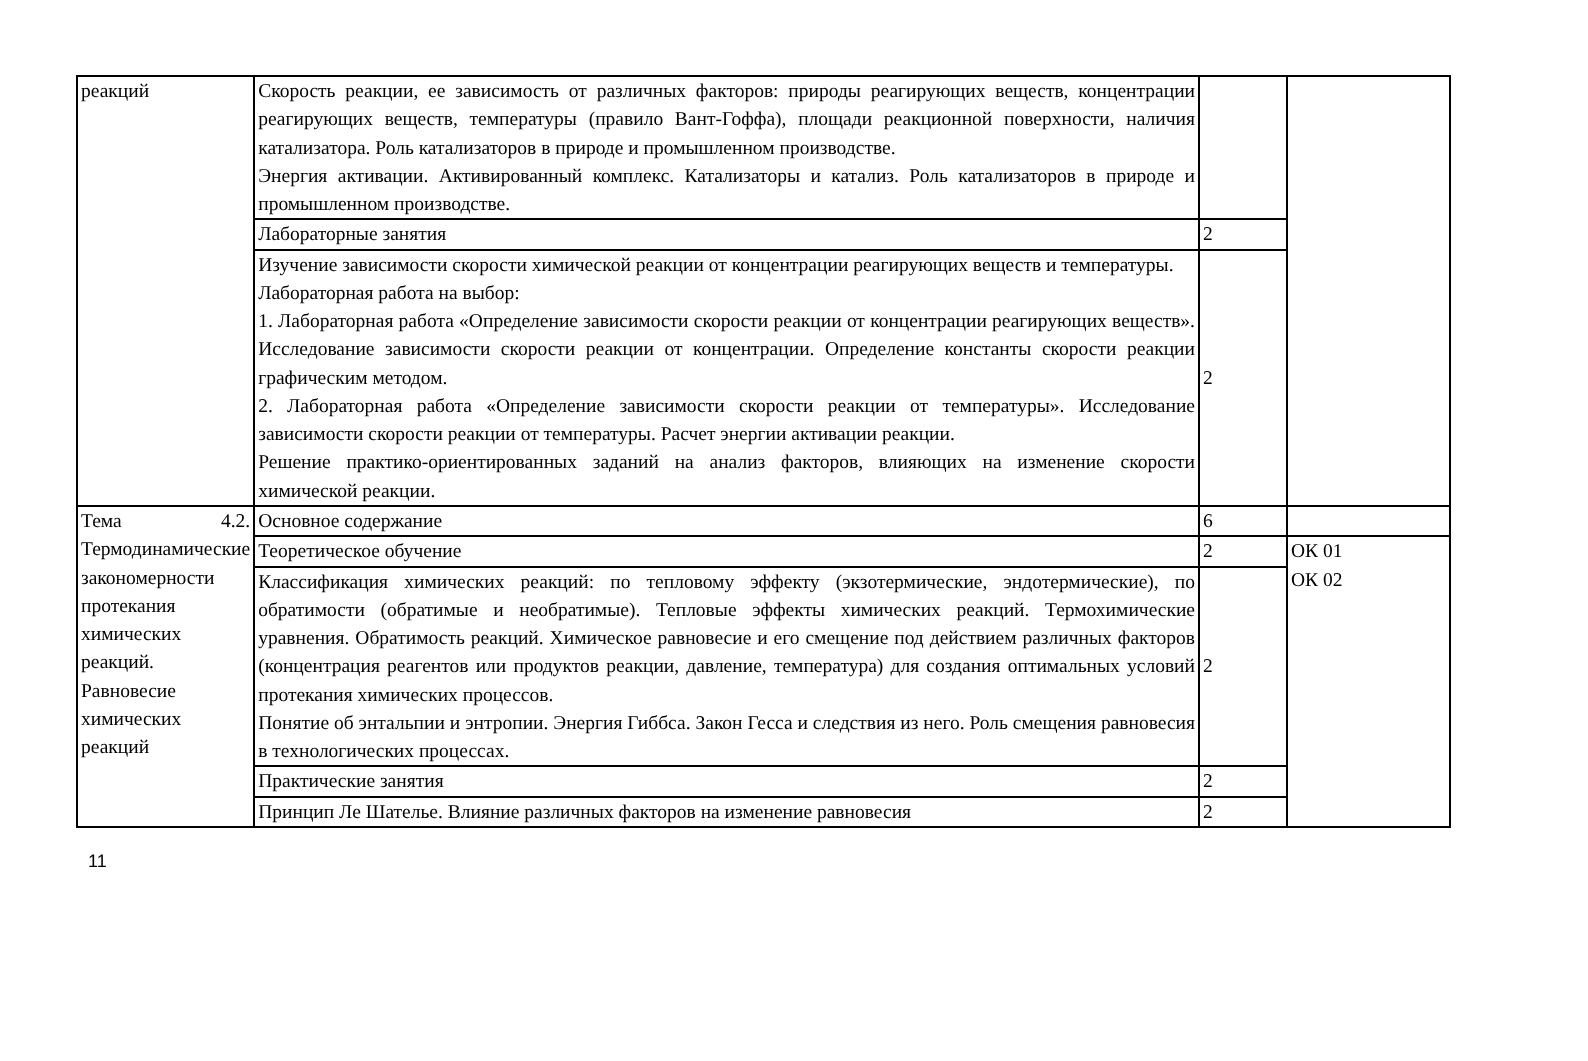| реакций | Скорость реакции, ее зависимость от различных факторов: природы реагирующих веществ, концентрации реагирующих веществ, температуры (правило Вант-Гоффа), площади реакционной поверхности, наличия катализатора. Роль катализаторов в природе и промышленном производстве. Энергия активации. Активированный комплекс. Катализаторы и катализ. Роль катализаторов в природе и промышленном производстве. | | |
| | Лабораторные занятия | 2 | |
| | Изучение зависимости скорости химической реакции от концентрации реагирующих веществ и температуры. Лабораторная работа на выбор: 1. Лабораторная работа «Определение зависимости скорости реакции от концентрации реагирующих веществ». Исследование зависимости скорости реакции от концентрации. Определение константы скорости реакции графическим методом. 2. Лабораторная работа «Определение зависимости скорости реакции от температуры». Исследование зависимости скорости реакции от температуры. Расчет энергии активации реакции. Решение практико-ориентированных заданий на анализ факторов, влияющих на изменение скорости химической реакции. | 2 | |
| Тема 4.2. Термодинамические закономерности протекания химических реакций. Равновесие химических реакций | Основное содержание | 6 | |
| | Теоретическое обучение | 2 | ОК 01 ОК 02 |
| | Классификация химических реакций: по тепловому эффекту (экзотермические, эндотермические), по обратимости (обратимые и необратимые). Тепловые эффекты химических реакций. Термохимические уравнения. Обратимость реакций. Химическое равновесие и его смещение под действием различных факторов (концентрация реагентов или продуктов реакции, давление, температура) для создания оптимальных условий протекания химических процессов. Понятие об энтальпии и энтропии. Энергия Гиббса. Закон Гесса и следствия из него. Роль смещения равновесия в технологических процессах. | 2 | |
| | Практические занятия | 2 | |
| | Принцип Ле Шателье. Влияние различных факторов на изменение равновесия | 2 | |
11